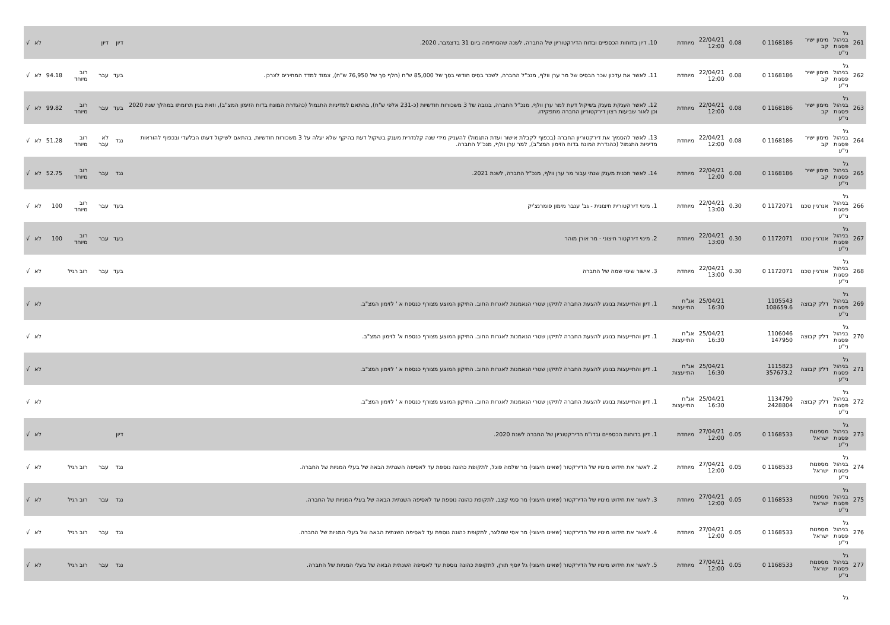| 261 | גל בניהול פסגות ני"ע | מימון ישיר קב | 1168186 0 | 0.08 | 22/04/21 12:00 | מיוחדת | 10. דיון בדוחות הכספיים ובדוח הדירקטוריון של החברה, לשנה שהסתיימה ביום 31 בדצמבר, 2020. | דיון | דיון | | | לא | √ |
| 262 | גל בניהול פסגות ני"ע | מימון ישיר קב | 1168186 0 | 0.08 | 22/04/21 12:00 | מיוחדת | 11. לאשר את עדכון שכר הבסיס של מר ערן וולף, מנכ"ל החברה, לשכר בסיס חודשי בסך של 85,000 ש"ח (חלף סך של 76,950 ש"ח), צמוד למדד המחירים לצרכן. | בעד | עבר | רוב מיוחד | 94.18 | לא | √ |
| 263 | גל בניהול פסגות ני"ע | מימון ישיר קב | 1168186 0 | 0.08 | 22/04/21 12:00 | מיוחדת | 12. לאשר הענקת מענק בשיקול דעת למר ערן וולף, מנכ"ל החברה, בגובה של 3 משכורות חודשיות (כ-231 אלפי ש"ח), בהתאם למדיניות התגמול (כהגדרת המונח בדוח הזימון המצ"ב), וזאת בגין תרומתו במהלך שנת 2020 וכן לאור שביעות רצון דירקטוריון החברה מתפקידו. | בעד | עבר | רוב מיוחד | 99.82 | לא | √ |
| 264 | גל בניהול פסגות ני"ע | מימון ישיר קב | 1168186 0 | 0.08 | 22/04/21 12:00 | מיוחדת | 13. לאשר להסמיך את דירקטוריון החברה (בכפוף לקבלת אישור ועדת התגמול) להעניק מידי שנה קלנדרית מענק בשיקול דעת בהיקף שלא יעלה על 3 משכורות חודשיות, בהתאם לשיקול דעתו הבלעדי ובכפוף להוראות מדיניות התגמול (כהגדרת המונח בדוח הזימון המצ"ב), למר ערן וולף, מנכ"ל החברה. | נגד | לא עבר | רוב מיוחד | 51.28 | לא | √ |
| 265 | גל בניהול פסגות ני"ע | מימון ישיר קב | 1168186 0 | 0.08 | 22/04/21 12:00 | מיוחדת | 14. לאשר תכנית מענק שנתי עבור מר ערן וולף, מנכ"ל החברה, לשנת 2021. | נגד | עבר | רוב מיוחד | 52.75 | לא | √ |
| 266 | גל בניהול פסגות ני"ע | אנרגיין טכנו | 1172071 0 | 0.30 | 22/04/21 13:00 | מיוחדת | 1. מינוי דירקטורית חיצונית - גב' ענבר מימון פומרנצ'יק | בעד | עבר | רוב מיוחד | 100 | לא | √ |
| 267 | גל בניהול פסגות ני"ע | אנרגיין טכנו | 1172071 0 | 0.30 | 22/04/21 13:00 | מיוחדת | 2. מינוי דירקטור חיצוני - מר אורן מוהר | בעד | עבר | רוב מיוחד | 100 | לא | √ |
| 268 | גל בניהול פסגות ני"ע | אנרגיין טכנו | 1172071 0 | 0.30 | 22/04/21 13:00 | מיוחדת | 3. אישור שינוי שמה של החברה | בעד | עבר | רוב רגיל | | לא | √ |
| 269 | גל בניהול פסגות ני"ע | דלק קבוצה | 1105543 108659.6 | | 25/04/21 16:30 | אג"ח התייעצות | 1. דיון והתייעצות בנוגע להצעת החברה לתיקון שטרי הנאמנות לאגרות החוב. התיקון המוצע מצורף כנספח א ' לזימון המצ"ב. | | | | | לא | √ |
| 270 | גל בניהול פסגות ני"ע | דלק קבוצה | 1106046 147950 | | 25/04/21 16:30 | אג"ח התייעצות | 1. דיון והתייעצות בנוגע להצעת החברה לתיקון שטרי הנאמנות לאגרות החוב. התיקון המוצע מצורף כנספח א' לזימון המצ"ב. | | | | | לא | √ |
| 271 | גל בניהול פסגות ני"ע | דלק קבוצה | 1115823 357673.2 | | 25/04/21 16:30 | אג"ח התייעצות | 1. דיון והתייעצות בנוגע להצעת החברה לתיקון שטרי הנאמנות לאגרות החוב. התיקון המוצע מצורף כנספח א ' לזימון המצ"ב. | | | | | לא | √ |
| 272 | גל בניהול פסגות ני"ע | דלק קבוצה | 1134790 2428804 | | 25/04/21 16:30 | אג"ח התייעצות | 1. דיון והתייעצות בנוגע להצעת החברה לתיקון שטרי הנאמנות לאגרות החוב. התיקון המוצע מצורף כנספח א ' לזימון המצ"ב. | | | | | לא | √ |
| 273 | גל בניהול פסגות ני"ע | מספנות ישראל | 1168533 0 | 0.05 | 27/04/21 12:00 | מיוחדת | 1. דיון בדוחות הכספיים ובדו"ח הדירקטוריון של החברה לשנת 2020. | דיון | | | | לא | √ |
| 274 | גל בניהול פסגות ני"ע | מספנות ישראל | 1168533 0 | 0.05 | 27/04/21 12:00 | מיוחדת | 2. לאשר את חידוש מינויו של הדירקטור (שאינו חיצוני) מר שלמה פוגל, לתקופת כהונה נוספת עד לאסיפה השנתית הבאה של בעלי המניות של החברה. | נגד | עבר | רוב רגיל | | לא | √ |
| 275 | גל בניהול פסגות ני"ע | מספנות ישראל | 1168533 0 | 0.05 | 27/04/21 12:00 | מיוחדת | 3. לאשר את חידוש מינויו של הדירקטור (שאינו חיצוני) מר סמי קצב, לתקופת כהונה נוספת עד לאסיפה השנתית הבאה של בעלי המניות של החברה. | נגד | עבר | רוב רגיל | | לא | √ |
| 276 | גל בניהול פסגות ני"ע | מספנות ישראל | 1168533 0 | 0.05 | 27/04/21 12:00 | מיוחדת | 4. לאשר את חידוש מינויו של הדירקטור (שאינו חיצוני) מר אסי שמלצר, לתקופת כהונה נוספת עד לאסיפה השנתית הבאה של בעלי המניות של החברה. | נגד | עבר | רוב רגיל | | לא | √ |
| 277 | גל בניהול פסגות ני"ע | מספנות ישראל | 1168533 0 | 0.05 | 27/04/21 12:00 | מיוחדת | 5. לאשר את חידוש מינויו של הדירקטור (שאינו חיצוני) גל יוסף תורן, לתקופת כהונה נוספת עד לאסיפה השנתית הבאה של בעלי המניות של החברה. | נגד | עבר | רוב רגיל | | לא | √ |
| | גל | | | | | | | | | | | | |